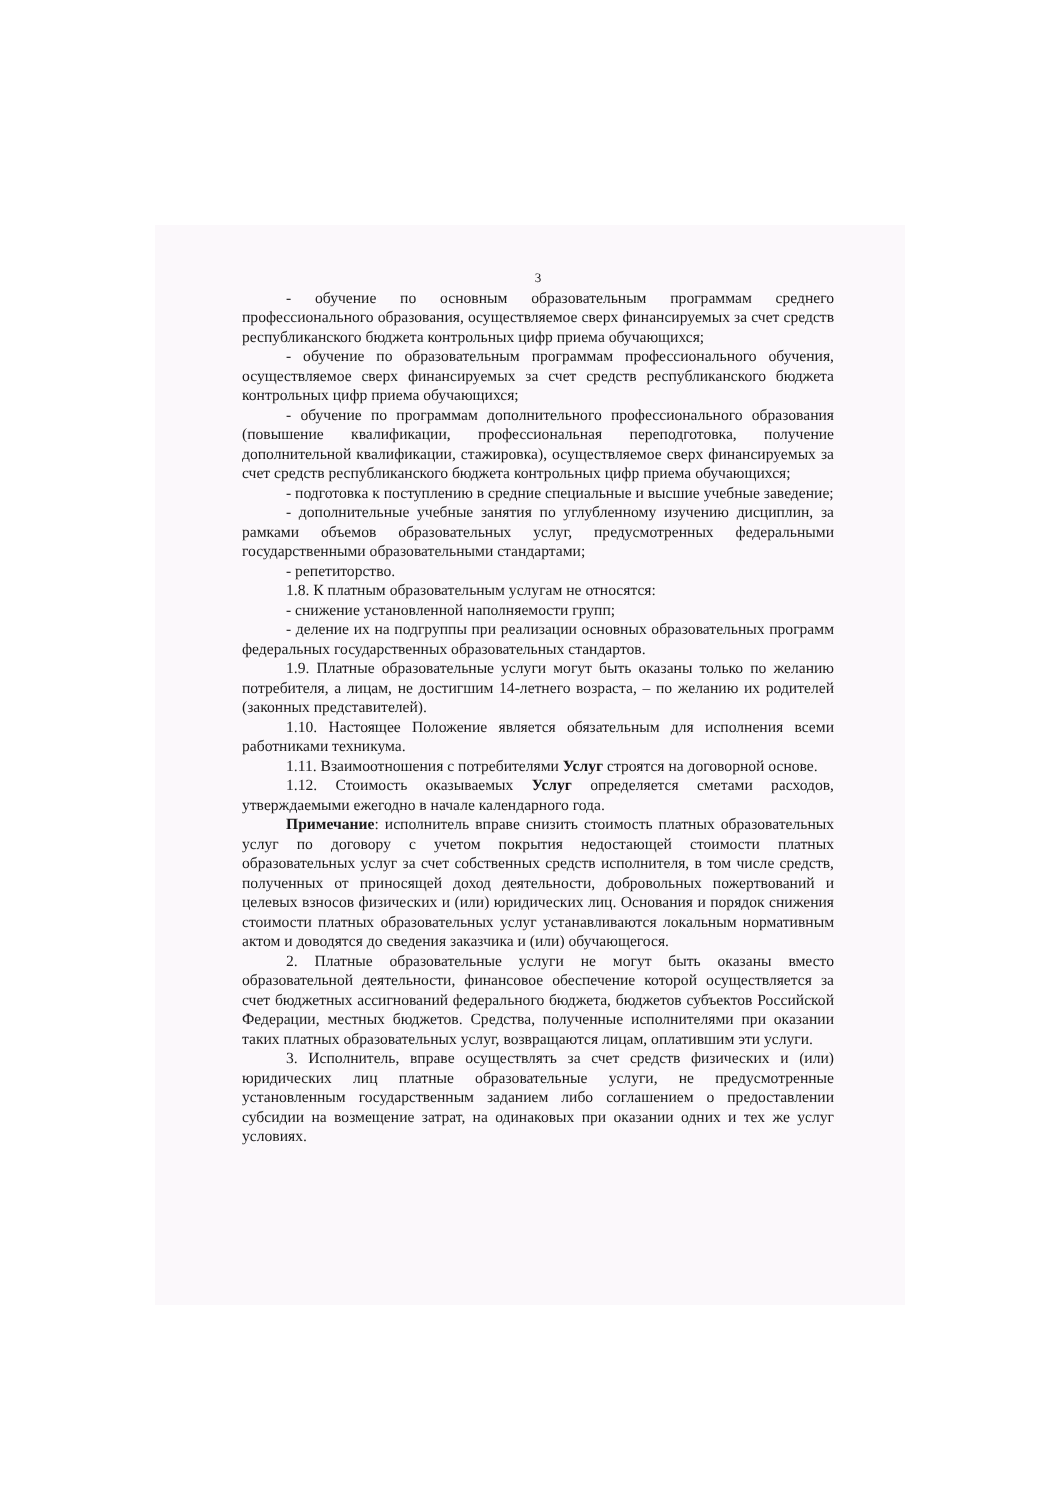3
- обучение по основным образовательным программам среднего профессионального образования, осуществляемое сверх финансируемых за счет средств республиканского бюджета контрольных цифр приема обучающихся;
- обучение по образовательным программам профессионального обучения, осуществляемое сверх финансируемых за счет средств республиканского бюджета контрольных цифр приема обучающихся;
- обучение по программам дополнительного профессионального образования (повышение квалификации, профессиональная переподготовка, получение дополнительной квалификации, стажировка), осуществляемое сверх финансируемых за счет средств республиканского бюджета контрольных цифр приема обучающихся;
- подготовка к поступлению в средние специальные и высшие учебные заведение;
- дополнительные учебные занятия по углубленному изучению дисциплин, за рамками объемов образовательных услуг, предусмотренных федеральными государственными образовательными стандартами;
- репетиторство.
1.8. К платным образовательным услугам не относятся:
- снижение установленной наполняемости групп;
- деление их на подгруппы при реализации основных образовательных программ федеральных государственных образовательных стандартов.
1.9. Платные образовательные услуги могут быть оказаны только по желанию потребителя, а лицам, не достигшим 14-летнего возраста, – по желанию их родителей (законных представителей).
1.10. Настоящее Положение является обязательным для исполнения всеми работниками техникума.
1.11. Взаимоотношения с потребителями Услуг строятся на договорной основе.
1.12. Стоимость оказываемых Услуг определяется сметами расходов, утверждаемыми ежегодно в начале календарного года.
Примечание: исполнитель вправе снизить стоимость платных образовательных услуг по договору с учетом покрытия недостающей стоимости платных образовательных услуг за счет собственных средств исполнителя, в том числе средств, полученных от приносящей доход деятельности, добровольных пожертвований и целевых взносов физических и (или) юридических лиц. Основания и порядок снижения стоимости платных образовательных услуг устанавливаются локальным нормативным актом и доводятся до сведения заказчика и (или) обучающегося.
2. Платные образовательные услуги не могут быть оказаны вместо образовательной деятельности, финансовое обеспечение которой осуществляется за счет бюджетных ассигнований федерального бюджета, бюджетов субъектов Российской Федерации, местных бюджетов. Средства, полученные исполнителями при оказании таких платных образовательных услуг, возвращаются лицам, оплатившим эти услуги.
3. Исполнитель, вправе осуществлять за счет средств физических и (или) юридических лиц платные образовательные услуги, не предусмотренные установленным государственным заданием либо соглашением о предоставлении субсидии на возмещение затрат, на одинаковых при оказании одних и тех же услуг условиях.